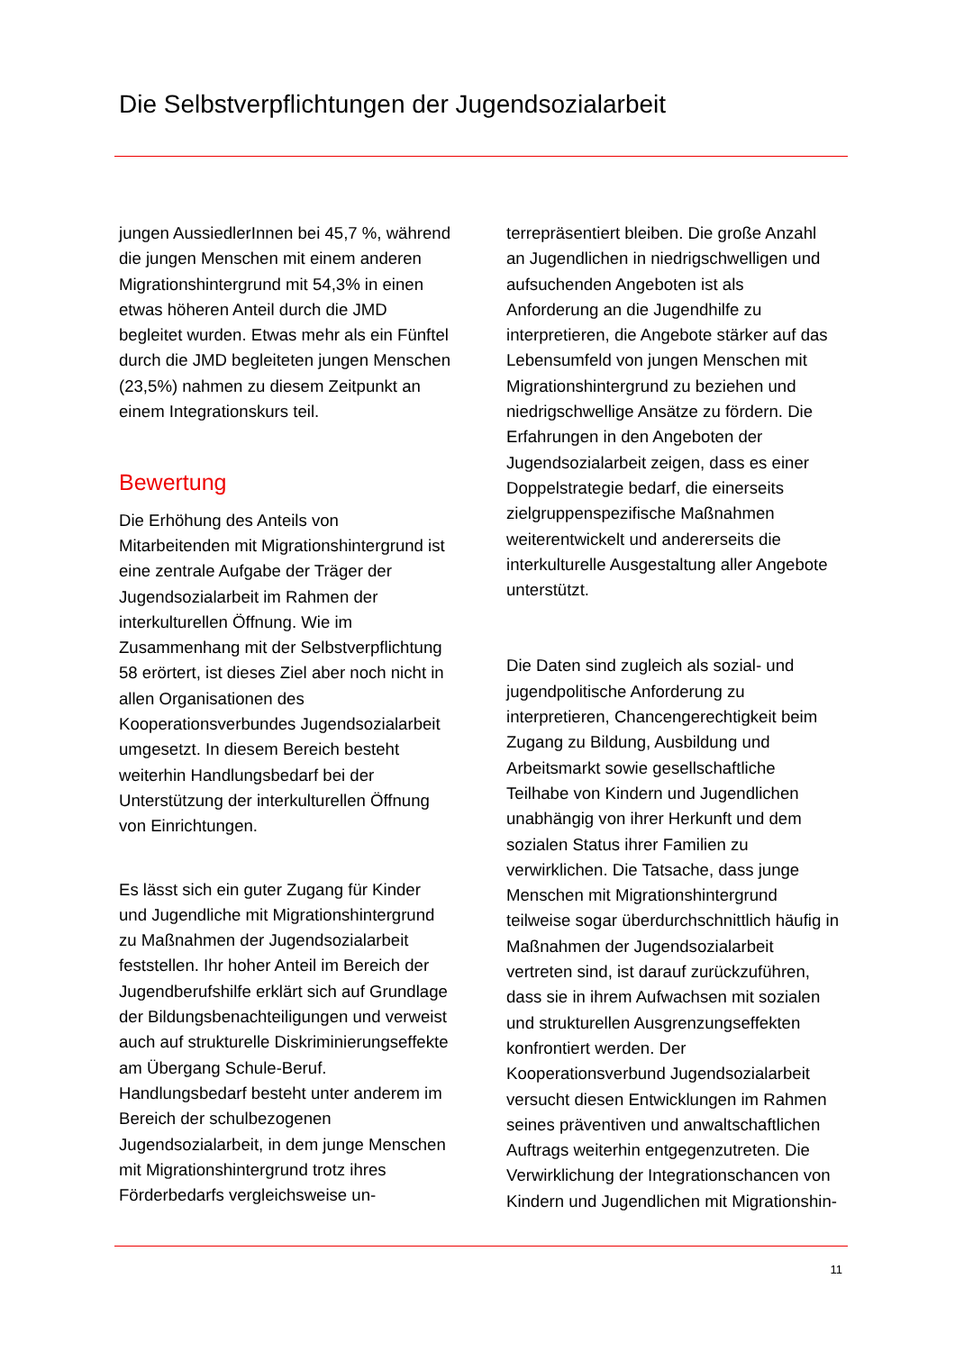Die Selbstverpflichtungen der Jugendsozialarbeit
jungen AussiedlerInnen bei 45,7 %, während die jungen Menschen mit einem anderen Migrationshintergrund mit 54,3% in einen etwas höheren Anteil durch die JMD begleitet wurden. Etwas mehr als ein Fünftel durch die JMD begleiteten jungen Menschen (23,5%) nahmen zu diesem Zeitpunkt an einem Integrationskurs teil.
Bewertung
Die Erhöhung des Anteils von Mitarbeitenden mit Migrationshintergrund ist eine zentrale Aufgabe der Träger der Jugendsozialarbeit im Rahmen der interkulturellen Öffnung. Wie im Zusammenhang mit der Selbstverpflichtung 58 erörtert, ist dieses Ziel aber noch nicht in allen Organisationen des Kooperationsverbundes Jugendsozialarbeit umgesetzt. In diesem Bereich besteht weiterhin Handlungsbedarf bei der Unterstützung der interkulturellen Öffnung von Einrichtungen.
Es lässt sich ein guter Zugang für Kinder und Jugendliche mit Migrationshintergrund zu Maßnahmen der Jugendsozialarbeit feststellen. Ihr hoher Anteil im Bereich der Jugendberufshilfe erklärt sich auf Grundlage der Bildungsbenachteiligungen und verweist auch auf strukturelle Diskriminierungseffekte am Übergang Schule-Beruf. Handlungsbedarf besteht unter anderem im Bereich der schulbezogenen Jugendsozialarbeit, in dem junge Menschen mit Migrationshintergrund trotz ihres Förderbedarfs vergleichsweise un-
terrepräsentiert bleiben. Die große Anzahl an Jugendlichen in niedrigschwelligen und aufsuchenden Angeboten ist als Anforderung an die Jugendhilfe zu interpretieren, die Angebote stärker auf das Lebensumfeld von jungen Menschen mit Migrationshintergrund zu beziehen und niedrigschwellige Ansätze zu fördern. Die Erfahrungen in den Angeboten der Jugendsozialarbeit zeigen, dass es einer Doppelstrategie bedarf, die einerseits zielgruppenspezifische Maßnahmen weiterentwickelt und andererseits die interkulturelle Ausgestaltung aller Angebote unterstützt.
Die Daten sind zugleich als sozial- und jugendpolitische Anforderung zu interpretieren, Chancengerechtigkeit beim Zugang zu Bildung, Ausbildung und Arbeitsmarkt sowie gesellschaftliche Teilhabe von Kindern und Jugendlichen unabhängig von ihrer Herkunft und dem sozialen Status ihrer Familien zu verwirklichen. Die Tatsache, dass junge Menschen mit Migrationshintergrund teilweise sogar überdurchschnittlich häufig in Maßnahmen der Jugendsozialarbeit vertreten sind, ist darauf zurückzuführen, dass sie in ihrem Aufwachsen mit sozialen und strukturellen Ausgrenzungseffekten konfrontiert werden. Der Kooperationsverbund Jugendsozialarbeit versucht diesen Entwicklungen im Rahmen seines präventiven und anwaltschaftlichen Auftrags weiterhin entgegenzutreten. Die Verwirklichung der Integrationschancen von Kindern und Jugendlichen mit Migrationshin-
11